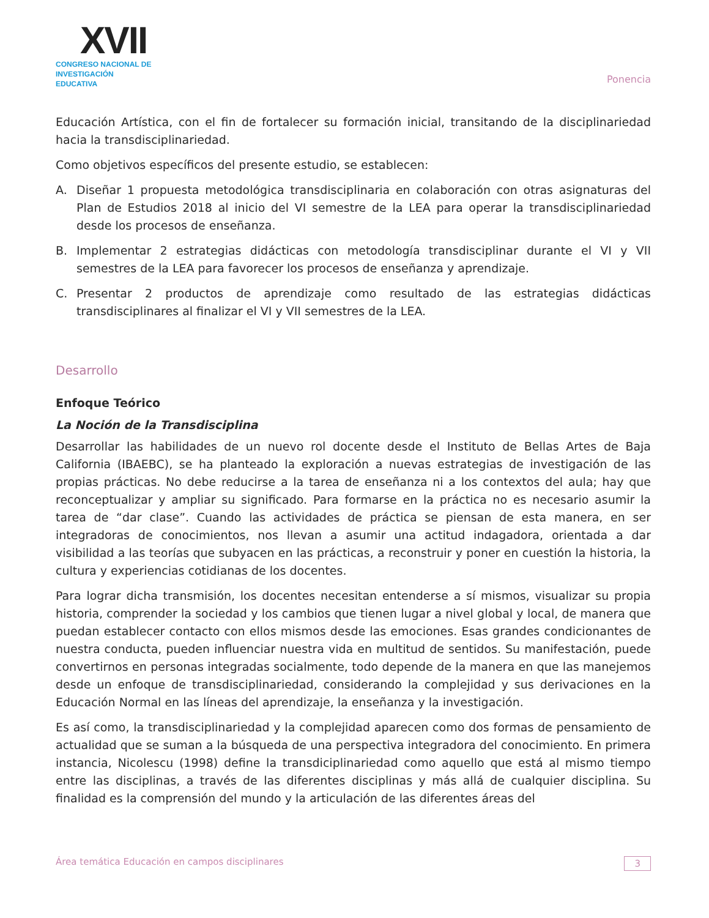XVII
CONGRESO NACIONAL DE
INVESTIGACIÓN EDUCATIVA
Ponencia
Educación Artística, con el fin de fortalecer su formación inicial, transitando de la disciplinariedad hacia la transdisciplinariedad.
Como objetivos específicos del presente estudio, se establecen:
A. Diseñar 1 propuesta metodológica transdisciplinaria en colaboración con otras asignaturas del Plan de Estudios 2018 al inicio del VI semestre de la LEA para operar la transdisciplinariedad desde los procesos de enseñanza.
B. Implementar 2 estrategias didácticas con metodología transdisciplinar durante el VI y VII semestres de la LEA para favorecer los procesos de enseñanza y aprendizaje.
C. Presentar 2 productos de aprendizaje como resultado de las estrategias didácticas transdisciplinares al finalizar el VI y VII semestres de la LEA.
Desarrollo
Enfoque Teórico
La Noción de la Transdisciplina
Desarrollar las habilidades de un nuevo rol docente desde el Instituto de Bellas Artes de Baja California (IBAEBC), se ha planteado la exploración a nuevas estrategias de investigación de las propias prácticas. No debe reducirse a la tarea de enseñanza ni a los contextos del aula; hay que reconceptualizar y ampliar su significado. Para formarse en la práctica no es necesario asumir la tarea de “dar clase”. Cuando las actividades de práctica se piensan de esta manera, en ser integradoras de conocimientos, nos llevan a asumir una actitud indagadora, orientada a dar visibilidad a las teorías que subyacen en las prácticas, a reconstruir y poner en cuestión la historia, la cultura y experiencias cotidianas de los docentes.
Para lograr dicha transmisión, los docentes necesitan entenderse a sí mismos, visualizar su propia historia, comprender la sociedad y los cambios que tienen lugar a nivel global y local, de manera que puedan establecer contacto con ellos mismos desde las emociones. Esas grandes condicionantes de nuestra conducta, pueden influenciar nuestra vida en multitud de sentidos. Su manifestación, puede convertirnos en personas integradas socialmente, todo depende de la manera en que las manejemos desde un enfoque de transdisciplinariedad, considerando la complejidad y sus derivaciones en la Educación Normal en las líneas del aprendizaje, la enseñanza y la investigación.
Es así como, la transdisciplinariedad y la complejidad aparecen como dos formas de pensamiento de actualidad que se suman a la búsqueda de una perspectiva integradora del conocimiento. En primera instancia, Nicolescu (1998) define la transdiciplinariedad como aquello que está al mismo tiempo entre las disciplinas, a través de las diferentes disciplinas y más allá de cualquier disciplina. Su finalidad es la comprensión del mundo y la articulación de las diferentes áreas del
Área temática Educación en campos disciplinares
3